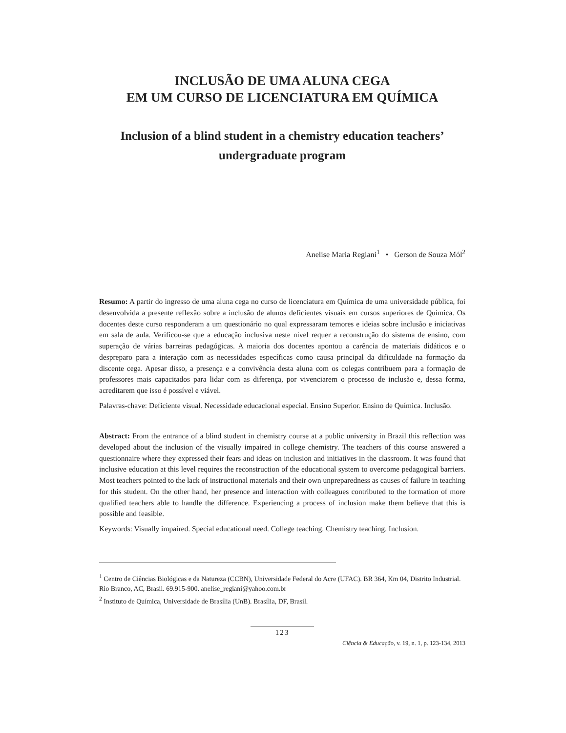INCLUSÃO DE UMA ALUNA CEGA
EM UM CURSO DE LICENCIATURA EM QUÍMICA
Inclusion of a blind student in a chemistry education teachers’ undergraduate program
Anelise Maria Regiani<sup>1</sup> • Gerson de Souza Mól<sup>2</sup>
Resumo: A partir do ingresso de uma aluna cega no curso de licenciatura em Química de uma universidade pública, foi desenvolvida a presente reflexão sobre a inclusão de alunos deficientes visuais em cursos superiores de Química. Os docentes deste curso responderam a um questionário no qual expressaram temores e ideias sobre inclusão e iniciativas em sala de aula. Verificou-se que a educação inclusiva neste nível requer a reconstrução do sistema de ensino, com superação de várias barreiras pedagógicas. A maioria dos docentes apontou a carência de materiais didáticos e o despreparo para a interação com as necessidades específicas como causa principal da dificuldade na formação da discente cega. Apesar disso, a presença e a convivência desta aluna com os colegas contribuem para a formação de professores mais capacitados para lidar com as diferença, por vivenciarem o processo de inclusão e, dessa forma, acreditarem que isso é possível e viável.
Palavras-chave: Deficiente visual. Necessidade educacional especial. Ensino Superior. Ensino de Química. Inclusão.
Abstract: From the entrance of a blind student in chemistry course at a public university in Brazil this reflection was developed about the inclusion of the visually impaired in college chemistry. The teachers of this course answered a questionnaire where they expressed their fears and ideas on inclusion and initiatives in the classroom. It was found that inclusive education at this level requires the reconstruction of the educational system to overcome pedagogical barriers. Most teachers pointed to the lack of instructional materials and their own unpreparedness as causes of failure in teaching for this student. On the other hand, her presence and interaction with colleagues contributed to the formation of more qualified teachers able to handle the difference. Experiencing a process of inclusion make them believe that this is possible and feasible.
Keywords: Visually impaired. Special educational need. College teaching. Chemistry teaching. Inclusion.
<sup>1</sup> Centro de Ciências Biológicas e da Natureza (CCBN), Universidade Federal do Acre (UFAC). BR 364, Km 04, Distrito Industrial. Rio Branco, AC, Brasil. 69.915-900. anelise_regiani@yahoo.com.br
<sup>2</sup> Instituto de Química, Universidade de Brasília (UnB). Brasília, DF, Brasil.
123
Ciência & Educação, v. 19, n. 1, p. 123-134, 2013